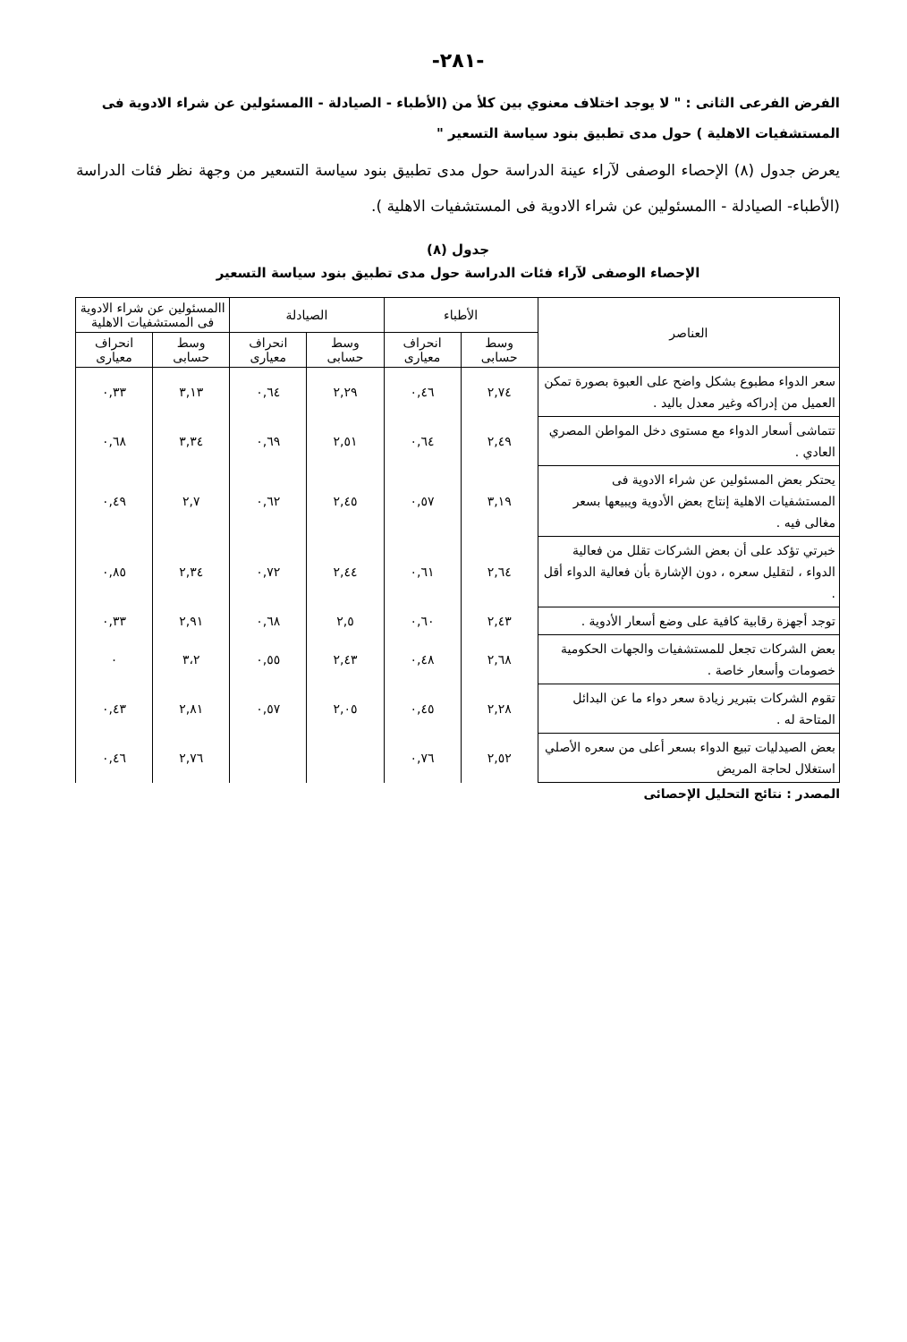-٢٨١-
الفرض الفرعى الثانى : " لا يوجد اختلاف معنوي بين كلأ من (الأطباء - الصيادلة - االمسئولين عن شراء الادوية فى المستشفيات الاهلية ) حول مدى تطبيق بنود سياسة التسعير "
يعرض جدول (٨) الإحصاء الوصفى لآراء عينة الدراسة حول مدى تطبيق بنود سياسة التسعير من وجهة نظر فئات الدراسة (الأطباء- الصيادلة - االمسئولين عن شراء الادوية فى المستشفيات الاهلية ).
جدول (٨)
الإحصاء الوصفى لآراء فئات الدراسة حول مدى تطبيق بنود سياسة التسعير
| العناصر | الأطباء | | الصيادلة | | االمسئولين عن شراء الادوية فى المستشفيات الاهلية | |
| --- | --- | --- | --- | --- | --- | --- |
| | وسط حسابى | انحراف معيارى | وسط حسابى | انحراف معيارى | وسط حسابى | انحراف معيارى |
| سعر الدواء مطبوع بشكل واضح على العبوة بصورة تمكن العميل من إدراكه وغير معدل باليد . | ٢,٧٤ | ٠,٤٦ | ٢,٢٩ | ٠,٦٤ | ٣,١٣ | ٠,٣٣ |
| تتماشى أسعار الدواء مع مستوى دخل المواطن المصري العادي . | ٢,٤٩ | ٠,٦٤ | ٢,٥١ | ٠,٦٩ | ٣,٣٤ | ٠,٦٨ |
| يحتكر بعض المسئولين عن شراء الادوية فى المستشفيات الاهلية إنتاج بعض الأدوية ويبيعها بسعر مغالى فيه . | ٣,١٩ | ٠,٥٧ | ٢,٤٥ | ٠,٦٢ | ٢,٧ | ٠,٤٩ |
| خبرتي تؤكد على أن بعض الشركات تقلل من فعالية الدواء ، لتقليل سعره ، دون الإشارة بأن فعالية الدواء أقل . | ٢,٦٤ | ٠,٦١ | ٢,٤٤ | ٠,٧٢ | ٢,٣٤ | ٠,٨٥ |
| توجد أجهزة رقابية كافية على وضع أسعار الأدوية . | ٢,٤٣ | ٠,٦٠ | ٢,٥ | ٠,٦٨ | ٢,٩١ | ٠,٣٣ |
| بعض الشركات تجعل للمستشفيات والجهات الحكومية خصومات وأسعار خاصة . | ٢,٦٨ | ٠,٤٨ | ٢,٤٣ | ٠,٥٥ | ٣،٢ | ٠ |
| تقوم الشركات بتبرير زيادة سعر دواء ما عن البدائل المتاحة له . | ٢,٢٨ | ٠,٤٥ | ٢,٠٥ | ٠,٥٧ | ٢,٨١ | ٠,٤٣ |
| بعض الصيدليات تبيع الدواء بسعر أعلى من سعره الأصلي استغلال لحاجة المريض | ٢,٥٢ | ٠,٧٦ | | | ٢,٧٦ | ٠,٤٦ |
المصدر : نتائج التحليل الإحصائى